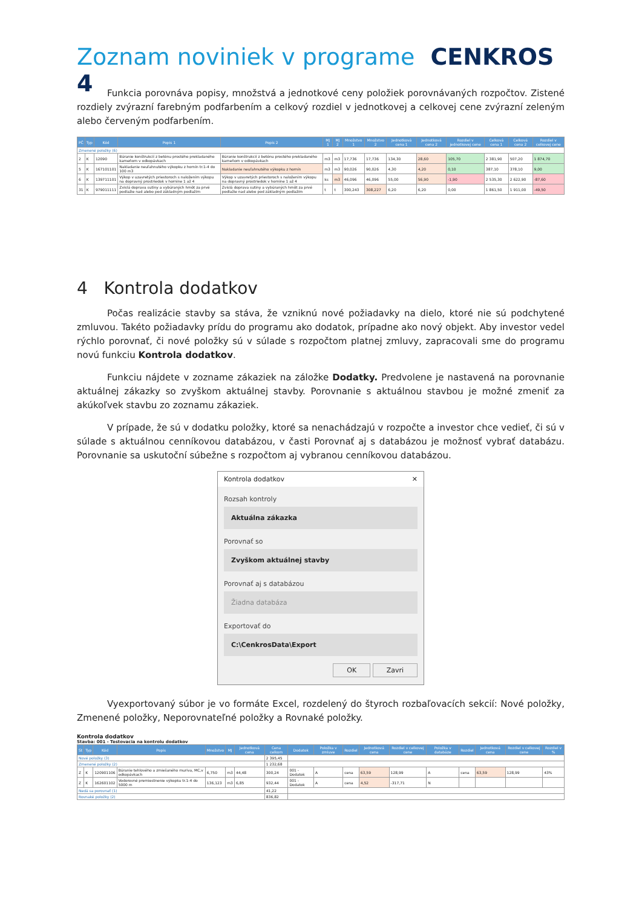Zoznam noviniek v programe CENKROS 4
Funkcia porovnáva popisy, množstvá a jednotkové ceny položiek porovnávaných rozpočtov. Zistené rozdiely zvýrazní farebným podfarbením a celkový rozdiel v jednotkovej a celkovej cene zvýrazní zeleným alebo červeným podfarbením.
| PČ | Typ | Kód | Popis 1 | Popis 2 | MJ 1 | MJ 2 | Množstvo 1 | Množstvo 2 | Jednotková cena 1 | Jednotková cena 2 | Rozdiel v jednotkovej cene | Celková cena 1 | Celková cena 2 | Rozdiel v celkovej cene |
| --- | --- | --- | --- | --- | --- | --- | --- | --- | --- | --- | --- | --- | --- | --- |
| Zmenené položky (6) | | | | | | | | | | | | | | |
| 2 | K | 12090 | Búranie konštrukcií z betónu prostého prekladaného kameňom v odkopávkach | Búranie konštrukcií z betónu prostého prekladaného kameňom v odkopávkach | m3 | m3 | 17,736 | 17,736 | 134,30 | 28,60 | 105,70 | 2 381,90 | 507,20 | 1 874,70 |
| 5 | K | 167101101 | Nakladanie neuľahnutého výkopku z hornín tr.1-4 do 100 m3 | Nakladanie neuľahnutého výkopku z hornín | m3 | m3 | 90,026 | 90,026 | 4,30 | 4,20 | 0,10 | 387,10 | 378,10 | 9,00 |
| 6 | K | 139711101 | Výkop v uzavretých priestoroch s naložením výkopu na dopravný prostriedok v hornine 1 až 4 | Výkop v uzavretých priestoroch s naložením výkopu na dopravný prostriedok v hornine 1 až 4 | ks | m3 | 46,096 | 46,096 | 55,00 | 56,90 | -1,90 | 2 535,30 | 2 622,90 | -87,60 |
| 31 | K | 979011111 | Zvislá doprava sutiny a vybúraných hmôt za prvé podlažie nad alebo pod základným podlažím | Zvislá doprava sutiny a vybúraných hmôt za prvé podlažie nad alebo pod základným podlažím | t | t | 300,243 | 308,227 | 6,20 | 6,20 | 0,00 | 1 861,50 | 1 911,00 | -49,50 |
4 Kontrola dodatkov
Počas realizácie stavby sa stáva, že vzniknú nové požiadavky na dielo, ktoré nie sú podchytené zmluvou. Takéto požiadavky prídu do programu ako dodatok, prípadne ako nový objekt. Aby investor vedel rýchlo porovnať, či nové položky sú v súlade s rozpočtom platnej zmluvy, zapracovali sme do programu novú funkciu Kontrola dodatkov.
Funkciu nájdete v zozname zákaziek na záložke Dodatky. Predvolene je nastavená na porovnanie aktuálnej zákazky so zvyškom aktuálnej stavby. Porovnanie s aktuálnou stavbou je možné zmeniť za akúkoľvek stavbu zo zoznamu zákaziek.
V prípade, že sú v dodatku položky, ktoré sa nenachádzajú v rozpočte a investor chce vedieť, či sú v súlade s aktuálnou cenníkovou databázou, v časti Porovnať aj s databázou je možnosť vybrať databázu. Porovnanie sa uskutoční súbežne s rozpočtom aj vybranou cenníkovou databázou.
Kontrola dodatkov ✕
Rozsah kontroly
Aktuálna zákazka
Porovnať so
Zvyškom aktuálnej stavby
Porovnať aj s databázou
Žiadna databáza
Exportovať do
C:\CenkrosData\Export
OK Zavri
Vyexportovaný súbor je vo formáte Excel, rozdelený do štyroch rozbaľovacích sekcií: Nové položky, Zmenené položky, Neporovnateľné položky a Rovnaké položky.
Kontrola dodatkov
Stavba: 001 - Testovacia na kontrolu dodatkov
| St | Typ | Kód | Popis | Množstvo | MJ | Jednotková cena | Cena celkom | Dodatok | Položka v zmluve | Rozdiel | Jednotková cena | Rozdiel v celkovej cene | Položka v databáze | Rozdiel | Jednotková cena | Rozdiel v celkovej cene | Rozdiel v % |
| --- | --- | --- | --- | --- | --- | --- | --- | --- | --- | --- | --- | --- | --- | --- | --- | --- | --- |
| Nové položky (3) | | | | | | | 2 395,45 | | | | | | | | | | |
| Zmenené položky (2) | | | | | | | 1 232,68 | | | | | | | | | | |
| Z | K | 120901106 | Búranie tehlového a zmiešaného muriva, MC,v odkopávkach | 6,750 | m3 | 44,48 | 300,24 | 001 - Dodatok | A | cena | 63,59 | 128,99 | A | cena | 63,59 | 128,99 | 43% |
| Z | K | 162601102 | Vodorovné premiestnenie výkopku tr.1-4 do 5000 m | 136,123 | m3 | 6,85 | 932,44 | 001 - Dodatok | A | cena | 4,52 | -317,71 | N | | | | |
| Nedá sa porovnať (1) | | | | | | | 41,22 | | | | | | | | | | |
| Rovnaké položky (2) | | | | | | | 836,82 | | | | | | | | | | |